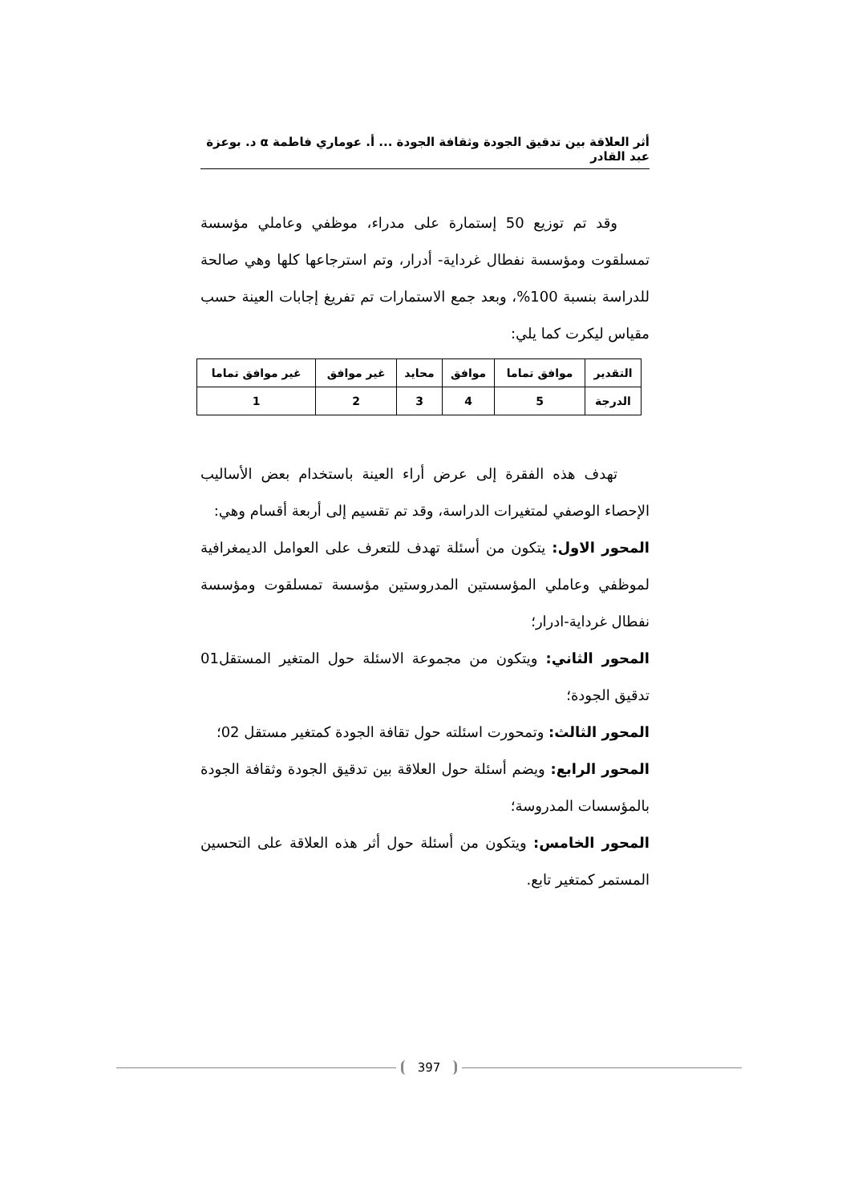أثر العلاقة بين تدقيق الجودة وثقافة الجودة ... أ. عوماري فاطمة α د. بوعزة عبد القادر
وقد تم توزيع 50 إستمارة على مدراء، موظفي وعاملي مؤسسة تمسلقوت ومؤسسة نفطال غرداية- أدرار، وتم استرجاعها كلها وهي صالحة للدراسة بنسبة 100%، وبعد جمع الاستمارات تم تفريغ إجابات العينة حسب مقياس ليكرت كما يلي:
| التقدير | موافق تماما | موافق | محايد | غير موافق | غير موافق تماما |
| الدرجة | 5 | 4 | 3 | 2 | 1 |
تهدف هذه الفقرة إلى عرض أراء العينة باستخدام بعض الأساليب الإحصاء الوصفي لمتغيرات الدراسة، وقد تم تقسيم إلى أربعة أقسام وهي:
المحور الاول: يتكون من أسئلة تهدف للتعرف على العوامل الديمغرافية لموظفي وعاملي المؤسستين المدروستين مؤسسة تمسلقوت ومؤسسة نفطال غرداية-ادرار؛
المحور الثاني: ويتكون من مجموعة الاسئلة حول المتغير المستقل01 تدقيق الجودة؛
المحور الثالث: وتمحورت اسئلته حول تقافة الجودة كمتغير مستقل 02؛
المحور الرابع: ويضم أسئلة حول العلاقة بين تدقيق الجودة وثقافة الجودة بالمؤسسات المدروسة؛
المحور الخامس: ويتكون من أسئلة حول أثر هذه العلاقة على التحسين المستمر كمتغير تابع.
397